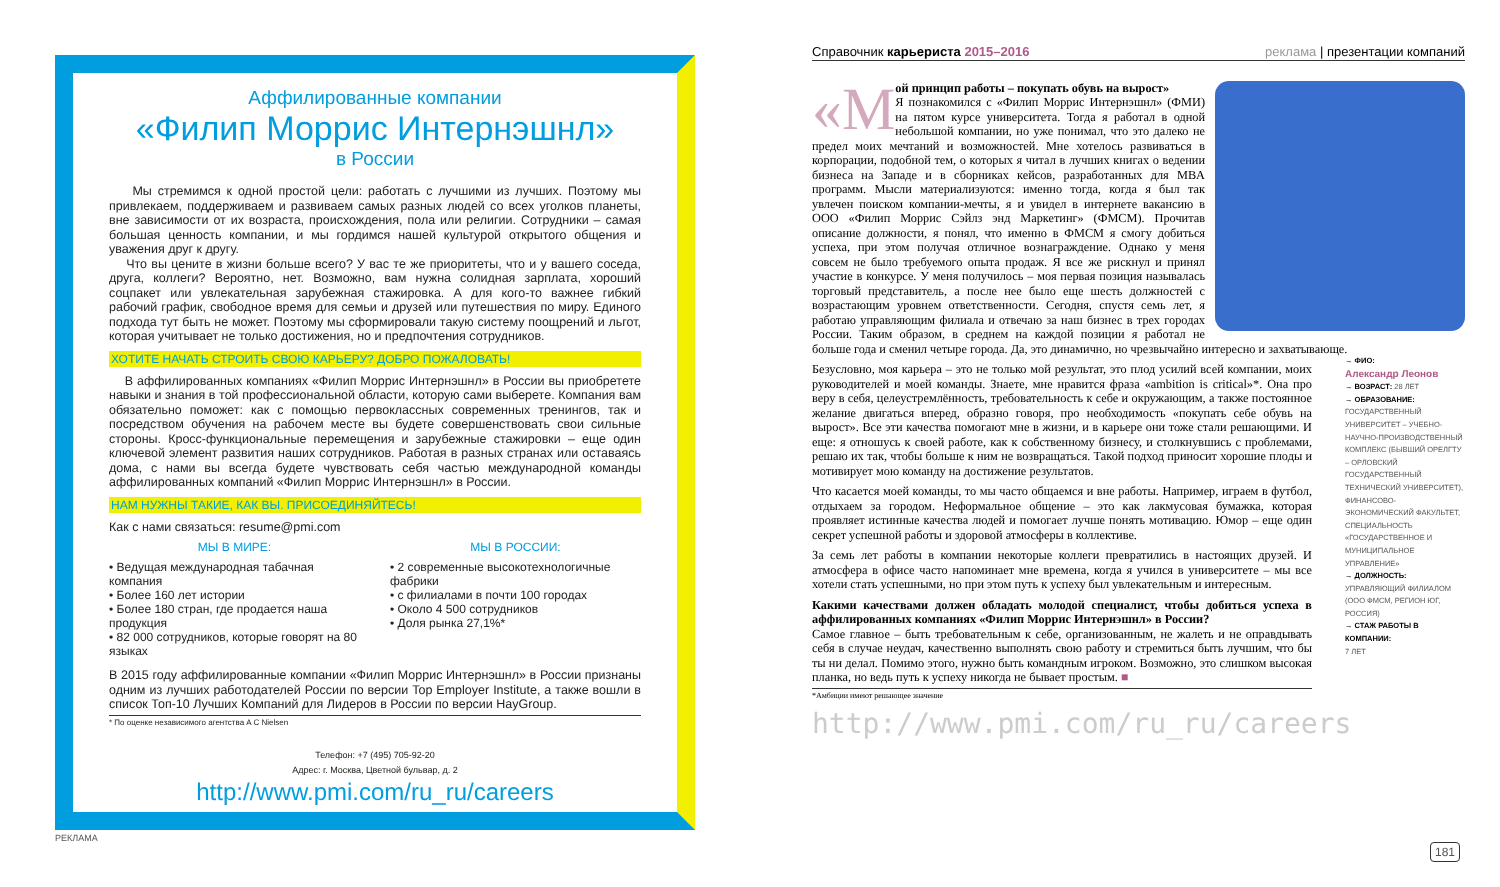Аффилированные компании
«Филип Моррис Интернэшнл»
в России
Мы стремимся к одной простой цели: работать с лучшими из лучших. Поэтому мы привлекаем, поддерживаем и развиваем самых разных людей со всех уголков планеты, вне зависимости от их возраста, происхождения, пола или религии. Сотрудники – самая большая ценность компании, и мы гордимся нашей культурой открытого общения и уважения друг к другу.
Что вы цените в жизни больше всего? У вас те же приоритеты, что и у вашего соседа, друга, коллеги? Вероятно, нет. Возможно, вам нужна солидная зарплата, хороший соцпакет или увлекательная зарубежная стажировка. А для кого-то важнее гибкий рабочий график, свободное время для семьи и друзей или путешествия по миру. Единого подхода тут быть не может. Поэтому мы сформировали такую систему поощрений и льгот, которая учитывает не только достижения, но и предпочтения сотрудников.
ХОТИТЕ НАЧАТЬ СТРОИТЬ СВОЮ КАРЬЕРУ? ДОБРО ПОЖАЛОВАТЬ!
В аффилированных компаниях «Филип Моррис Интернэшнл» в России вы приобретете навыки и знания в той профессиональной области, которую сами выберете. Компания вам обязательно поможет: как с помощью первоклассных современных тренингов, так и посредством обучения на рабочем месте вы будете совершенствовать свои сильные стороны. Кросс-функциональные перемещения и зарубежные стажировки – еще один ключевой элемент развития наших сотрудников. Работая в разных странах или оставаясь дома, с нами вы всегда будете чувствовать себя частью международной команды аффилированных компаний «Филип Моррис Интернэшнл» в России.
НАМ НУЖНЫ ТАКИЕ, КАК ВЫ. ПРИСОЕДИНЯЙТЕСЬ!
Как с нами связаться: resume@pmi.com
МЫ В МИРЕ:
• Ведущая международная табачная компания
• Более 160 лет истории
• Более 180 стран, где продается наша продукция
• 82 000 сотрудников, которые говорят на 80 языках
МЫ В РОССИИ:
• 2 современные высокотехнологичные фабрики
• с филиалами в почти 100 городах
• Около 4 500 сотрудников
• Доля рынка 27,1%*
В 2015 году аффилированные компании «Филип Моррис Интернэшнл» в России признаны одним из лучших работодателей России по версии Top Employer Institute, а также вошли в список Топ-10 Лучших Компаний для Лидеров в России по версии HayGroup.
* По оценке независимого агентства A C Nielsen
Телефон: +7 (495) 705-92-20
Адрес: г. Москва, Цветной бульвар, д. 2
http://www.pmi.com/ru_ru/careers
РЕКЛАМА
Справочник карьериста 2015–2016 реклама | презентации компаний
«М ой принцип работы – покупать обувь на вырост»
Я познакомился с «Филип Моррис Интернэшнл» (ФМИ) на пятом курсе университета. Тогда я работал в одной небольшой компании, но уже понимал, что это далеко не предел моих мечтаний и возможностей. Мне хотелось развиваться в корпорации, подобной тем, о которых я читал в лучших книгах о ведении бизнеса на Западе и в сборниках кейсов, разработанных для MBA программ. Мысли материализуются: именно тогда, когда я был так увлечен поиском компании-мечты, я и увидел в интернете вакансию в ООО «Филип Моррис Сэйлз энд Маркетинг» (ФМСМ). Прочитав описание должности, я понял, что именно в ФМСМ я смогу добиться успеха, при этом получая отличное вознаграждение. Однако у меня совсем не было требуемого опыта продаж. Я все же рискнул и принял участие в конкурсе. У меня получилось – моя первая позиция называлась торговый представитель, а после нее было еще шесть должностей с возрастающим уровнем ответственности. Сегодня, спустя семь лет, я работаю управляющим филиала и отвечаю за наш бизнес в трех городах России. Таким образом, в среднем на каждой позиции я работал не больше года и сменил четыре города. Да, это динамично, но чрезвычайно интересно и захватывающе.
Безусловно, моя карьера – это не только мой результат, это плод усилий всей компании, моих руководителей и моей команды. Знаете, мне нравится фраза «ambition is critical»*. Она про веру в себя, целеустремлённость, требовательность к себе и окружающим, а также постоянное желание двигаться вперед, образно говоря, про необходимость «покупать себе обувь на вырост». Все эти качества помогают мне в жизни, и в карьере они тоже стали решающими. И еще: я отношусь к своей работе, как к собственному бизнесу, и столкнувшись с проблемами, решаю их так, чтобы больше к ним не возвращаться. Такой подход приносит хорошие плоды и мотивирует мою команду на достижение результатов.
Что касается моей команды, то мы часто общаемся и вне работы. Например, играем в футбол, отдыхаем за городом. Неформальное общение – это как лакмусовая бумажка, которая проявляет истинные качества людей и помогает лучше понять мотивацию. Юмор – еще один секрет успешной работы и здоровой атмосферы в коллективе.
За семь лет работы в компании некоторые коллеги превратились в настоящих друзей. И атмосфера в офисе часто напоминает мне времена, когда я учился в университете – мы все хотели стать успешными, но при этом путь к успеху был увлекательным и интересным.
Какими качествами должен обладать молодой специалист, чтобы добиться успеха в аффилированных компаниях «Филип Моррис Интернэшнл» в России?
Самое главное – быть требовательным к себе, организованным, не жалеть и не оправдывать себя в случае неудач, качественно выполнять свою работу и стремиться быть лучшим, что бы ты ни делал. Помимо этого, нужно быть командным игроком. Возможно, это слишком высокая планка, но ведь путь к успеху никогда не бывает простым. ■
*Амбиции имеют решающее значение
http://www.pmi.com/ru_ru/careers
→ ФИО:
Александр Леонов
→ ВОЗРАСТ: 28 ЛЕТ
→ ОБРАЗОВАНИЕ:
ГОСУДАРСТВЕННЫЙ УНИВЕРСИТЕТ – УЧЕБНО-НАУЧНО-ПРОИЗВОДСТВЕННЫЙ КОМПЛЕКС (БЫВШИЙ ОРЕЛГТУ – ОРЛОВСКИЙ ГОСУДАРСТВЕННЫЙ ТЕХНИЧЕСКИЙ УНИВЕРСИТЕТ), ФИНАНСОВО-ЭКОНОМИЧЕСКИЙ ФАКУЛЬТЕТ, СПЕЦИАЛЬНОСТЬ «ГОСУДАРСТВЕННОЕ И МУНИЦИПАЛЬНОЕ УПРАВЛЕНИЕ»
→ ДОЛЖНОСТЬ:
УПРАВЛЯЮЩИЙ ФИЛИАЛОМ (ООО ФМСМ, РЕГИОН ЮГ, РОССИЯ)
→ СТАЖ РАБОТЫ В КОМПАНИИ:
7 ЛЕТ
181